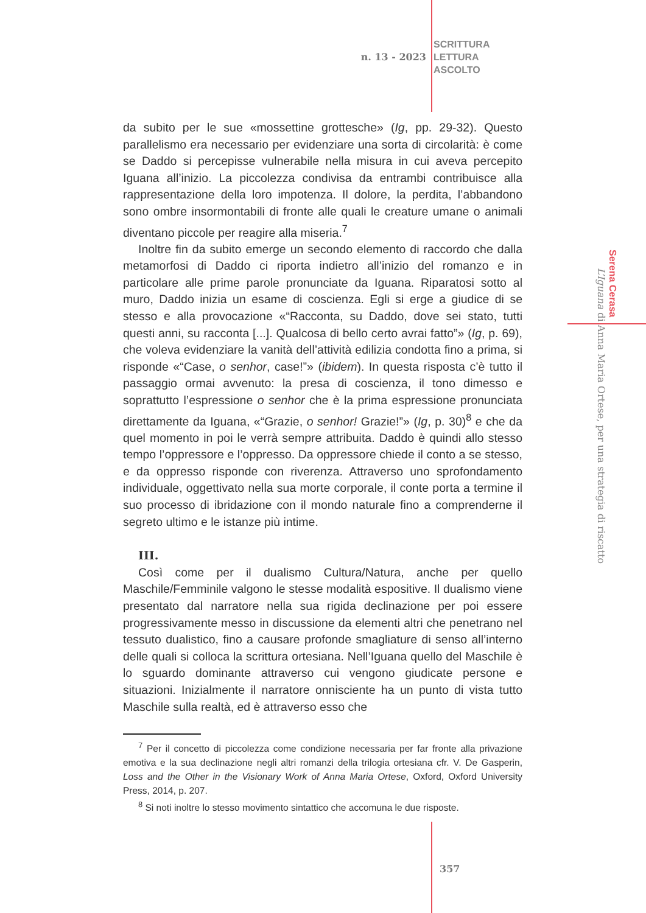n. 13 - 2023
SCRITTURA
LETTURA
ASCOLTO
da subito per le sue «mossettine grottesche» (Ig, pp. 29-32). Questo parallelismo era necessario per evidenziare una sorta di circolarità: è come se Daddo si percepisse vulnerabile nella misura in cui aveva percepito Iguana all’inizio. La piccolezza condivisa da entrambi contribuisce alla rappresentazione della loro impotenza. Il dolore, la perdita, l’abbandono sono ombre insormontabili di fronte alle quali le creature umane o animali diventano piccole per reagire alla miseria.<sup>7</sup>
Inoltre fin da subito emerge un secondo elemento di raccordo che dalla metamorfosi di Daddo ci riporta indietro all’inizio del romanzo e in particolare alle prime parole pronunciate da Iguana. Riparatosi sotto al muro, Daddo inizia un esame di coscienza. Egli si erge a giudice di se stesso e alla provocazione «“Racconta, su Daddo, dove sei stato, tutti questi anni, su racconta [...]. Qualcosa di bello certo avrai fatto”» (Ig, p. 69), che voleva evidenziare la vanità dell’attività edilizia condotta fino a prima, si risponde «“Case, o senhor, case!”» (ibidem). In questa risposta c’è tutto il passaggio ormai avvenuto: la presa di coscienza, il tono dimesso e soprattutto l’espressione o senhor che è la prima espressione pronunciata direttamente da Iguana, «“Grazie, o senhor! Grazie!”» (Ig, p. 30)<sup>8</sup> e che da quel momento in poi le verrà sempre attribuita. Daddo è quindi allo stesso tempo l’oppressore e l’oppresso. Da oppressore chiede il conto a se stesso, e da oppresso risponde con riverenza. Attraverso uno sprofondamento individuale, oggettivato nella sua morte corporale, il conte porta a termine il suo processo di ibridazione con il mondo naturale fino a comprenderne il segreto ultimo e le istanze più intime.
III.
Così come per il dualismo Cultura/Natura, anche per quello Maschile/Femminile valgono le stesse modalità espositive. Il dualismo viene presentato dal narratore nella sua rigida declinazione per poi essere progressivamente messo in discussione da elementi altri che penetrano nel tessuto dualistico, fino a causare profonde smagliature di senso all’interno delle quali si colloca la scrittura ortesiana. Nell’Iguana quello del Maschile è lo sguardo dominante attraverso cui vengono giudicate persone e situazioni. Inizialmente il narratore onnisciente ha un punto di vista tutto Maschile sulla realtà, ed è attraverso esso che
<sup>7</sup> Per il concetto di piccolezza come condizione necessaria per far fronte alla privazione emotiva e la sua declinazione negli altri romanzi della trilogia ortesiana cfr. V. De Gasperin, Loss and the Other in the Visionary Work of Anna Maria Ortese, Oxford, Oxford University Press, 2014, p. 207.
<sup>8</sup> Si noti inoltre lo stesso movimento sintattico che accomuna le due risposte.
Serena Cerasa
L’Iguana di Anna Maria Ortese, per una strategia di riscatto
357